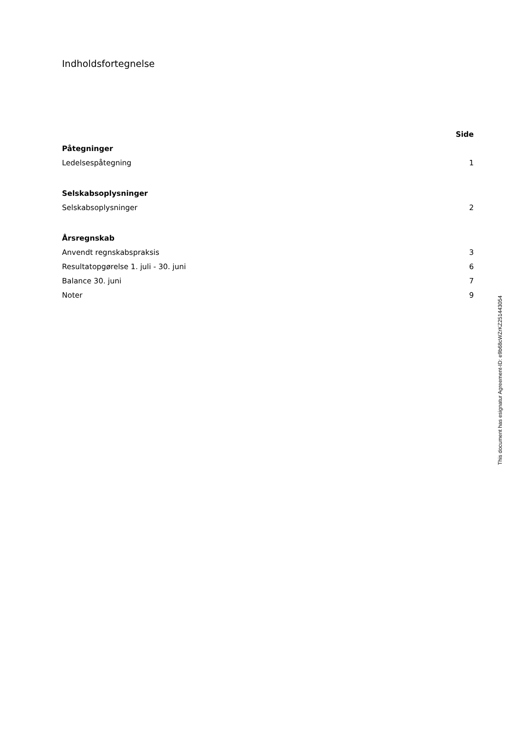Indholdsfortegnelse
Side
Påtegninger
Ledelsespåtegning 1
Selskabsoplysninger
Selskabsoplysninger 2
Årsregnskab
Anvendt regnskabspraksis 3
Resultatopgørelse 1. juli - 30. juni 6
Balance 30. juni 7
Noter 9
This document has esignatur Agreement-ID: e9b68cWZrKZ251443054